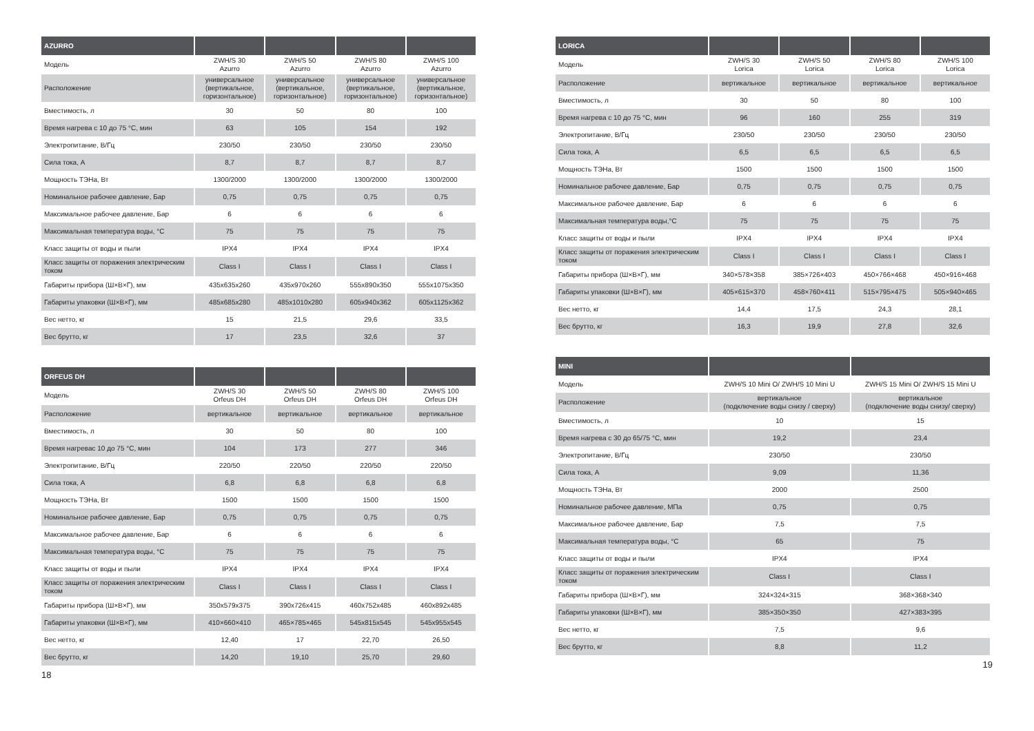| AZURRO | | | | |
| --- | --- | --- | --- | --- |
| Модель | ZWH/S 30 Azurro | ZWH/S 50 Azurro | ZWH/S 80 Azurro | ZWH/S 100 Azurro |
| Расположение | универсальное (вертикальное, горизонтальное) | универсальное (вертикальное, горизонтальное) | универсальное (вертикальное, горизонтальное) | универсальное (вертикальное, горизонтальное) |
| Вместимость, л | 30 | 50 | 80 | 100 |
| Время нагрева с 10 до 75 °С, мин | 63 | 105 | 154 | 192 |
| Электропитание, В/Гц | 230/50 | 230/50 | 230/50 | 230/50 |
| Сила тока, А | 8,7 | 8,7 | 8,7 | 8,7 |
| Мощность ТЭНа, Вт | 1300/2000 | 1300/2000 | 1300/2000 | 1300/2000 |
| Номинальное рабочее давление, Бар | 0,75 | 0,75 | 0,75 | 0,75 |
| Максимальное рабочее давление, Бар | 6 | 6 | 6 | 6 |
| Максимальная температура воды, °С | 75 | 75 | 75 | 75 |
| Класс защиты от воды и пыли | IPX4 | IPX4 | IPX4 | IPX4 |
| Класс защиты от поражения электрическим током | Class I | Class I | Class I | Class I |
| Габариты прибора (Ш×В×Г), мм | 435x635x260 | 435x970x260 | 555x890x350 | 555x1075x350 |
| Габариты упаковки (Ш×В×Г), мм | 485x685x280 | 485x1010x280 | 605x940x362 | 605x1125x362 |
| Вес нетто, кг | 15 | 21,5 | 29,6 | 33,5 |
| Вес брутто, кг | 17 | 23,5 | 32,6 | 37 |
| ORFEUS DH | | | | |
| --- | --- | --- | --- | --- |
| Модель | ZWH/S 30 Orfeus DH | ZWH/S 50 Orfeus DH | ZWH/S 80 Orfeus DH | ZWH/S 100 Orfeus DH |
| Расположение | вертикальное | вертикальное | вертикальное | вертикальное |
| Вместимость, л | 30 | 50 | 80 | 100 |
| Время нагревас 10 до 75 °С, мин | 104 | 173 | 277 | 346 |
| Электропитание, В/Гц | 220/50 | 220/50 | 220/50 | 220/50 |
| Сила тока, А | 6,8 | 6,8 | 6,8 | 6,8 |
| Мощность ТЭНа, Вт | 1500 | 1500 | 1500 | 1500 |
| Номинальное рабочее давление, Бар | 0,75 | 0,75 | 0,75 | 0,75 |
| Максимальное рабочее давление, Бар | 6 | 6 | 6 | 6 |
| Максимальная температура воды, °С | 75 | 75 | 75 | 75 |
| Класс защиты от воды и пыли | IPX4 | IPX4 | IPX4 | IPX4 |
| Класс защиты от поражения электрическим током | Class I | Class I | Class I | Class I |
| Габариты прибора (Ш×В×Г), мм | 350x579x375 | 390x726x415 | 460x752x485 | 460x892x485 |
| Габариты упаковки (Ш×В×Г), мм | 410×660×410 | 465×785×465 | 545x815x545 | 545x955x545 |
| Вес нетто, кг | 12,40 | 17 | 22,70 | 26,50 |
| Вес брутто, кг | 14,20 | 19,10 | 25,70 | 29,60 |
18
| LORICA | | | | |
| --- | --- | --- | --- | --- |
| Модель | ZWH/S 30 Lorica | ZWH/S 50 Lorica | ZWH/S 80 Lorica | ZWH/S 100 Lorica |
| Расположение | вертикальное | вертикальное | вертикальное | вертикальное |
| Вместимость, л | 30 | 50 | 80 | 100 |
| Время нагрева с 10 до 75 °С, мин | 96 | 160 | 255 | 319 |
| Электропитание, В/Гц | 230/50 | 230/50 | 230/50 | 230/50 |
| Сила тока, А | 6,5 | 6,5 | 6,5 | 6,5 |
| Мощность ТЭНа, Вт | 1500 | 1500 | 1500 | 1500 |
| Номинальное рабочее давление, Бар | 0,75 | 0,75 | 0,75 | 0,75 |
| Максимальное рабочее давление, Бар | 6 | 6 | 6 | 6 |
| Максимальная температура воды,°С | 75 | 75 | 75 | 75 |
| Класс защиты от воды и пыли | IPX4 | IPX4 | IPX4 | IPX4 |
| Класс защиты от поражения электрическим током | Class I | Class I | Class I | Class I |
| Габариты прибора (Ш×В×Г), мм | 340×578×358 | 385×726×403 | 450×766×468 | 450×916×468 |
| Габариты упаковки (Ш×В×Г), мм | 405×615×370 | 458×760×411 | 515×795×475 | 505×940×465 |
| Вес нетто, кг | 14,4 | 17,5 | 24,3 | 28,1 |
| Вес брутто, кг | 16,3 | 19,9 | 27,8 | 32,6 |
| MINI | | |
| --- | --- | --- |
| Модель | ZWH/S 10 Mini O/ ZWH/S 10 Mini U | ZWH/S 15 Mini O/ ZWH/S 15 Mini U |
| Расположение | вертикальное (подключение воды снизу / сверху) | вертикальное (подключение воды снизу/ сверху) |
| Вместимость, л | 10 | 15 |
| Время нагрева с 30 до 65/75 °С, мин | 19,2 | 23,4 |
| Электропитание, В/Гц | 230/50 | 230/50 |
| Сила тока, А | 9,09 | 11,36 |
| Мощность ТЭНа, Вт | 2000 | 2500 |
| Номинальное рабочее давление, МПа | 0,75 | 0,75 |
| Максимальное рабочее давление, Бар | 7,5 | 7,5 |
| Максимальная температура воды, °С | 65 | 75 |
| Класс защиты от воды и пыли | IPX4 | IPX4 |
| Класс защиты от поражения электрическим током | Class I | Class I |
| Габариты прибора (Ш×В×Г), мм | 324×324×315 | 368×368×340 |
| Габариты упаковки (Ш×В×Г), мм | 385×350×350 | 427×383×395 |
| Вес нетто, кг | 7,5 | 9,6 |
| Вес брутто, кг | 8,8 | 11,2 |
19